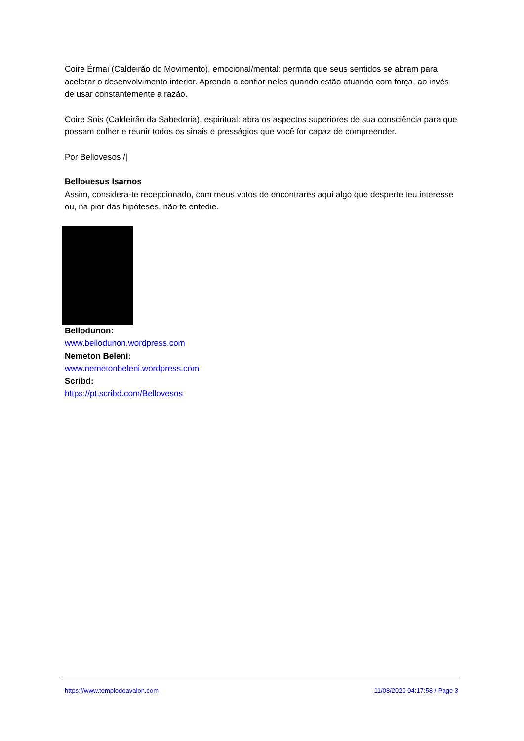Coire Érmai (Caldeirão do Movimento), emocional/mental: permita que seus sentidos se abram para acelerar o desenvolvimento interior. Aprenda a confiar neles quando estão atuando com força, ao invés de usar constantemente a razão.
Coire Sois (Caldeirão da Sabedoria), espiritual: abra os aspectos superiores de sua consciência para que possam colher e reunir todos os sinais e presságios que você for capaz de compreender.
Por Bellovesos /|
Bellouesus Isarnos
Assim, considera-te recepcionado, com meus votos de encontrares aqui algo que desperte teu interesse ou, na pior das hipóteses, não te entedie.
Bellodunon:
www.bellodunon.wordpress.com
Nemeton Beleni:
www.nemetonbeleni.wordpress.com
Scribd:
https://pt.scribd.com/Bellovesos
https://www.templodeavalon.com 11/08/2020 04:17:58 / Page 3